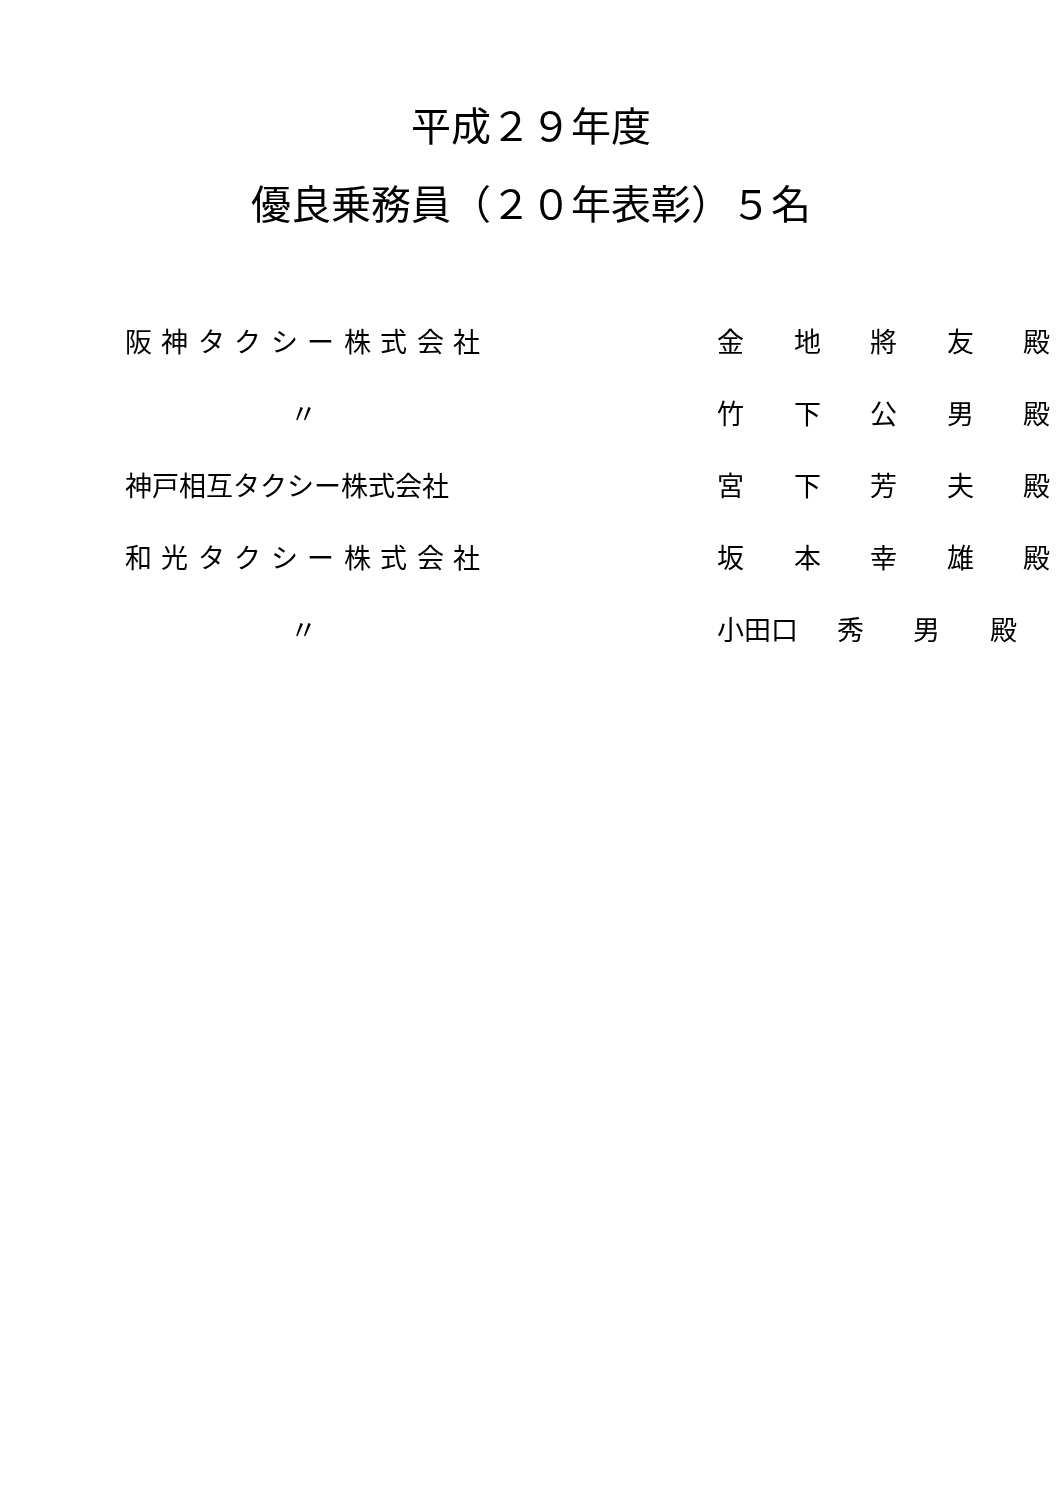平成２９年度
優良乗務員（２０年表彰）５名
| 阪神タクシー株式会社 | 金 地 將 友 殿 |
| 〃 | 竹 下 公 男 殿 |
| 神戸相互タクシー株式会社 | 宮 下 芳 夫 殿 |
| 和光タクシー株式会社 | 坂 本 幸 雄 殿 |
| 〃 | 小田口 秀 男 殿 |